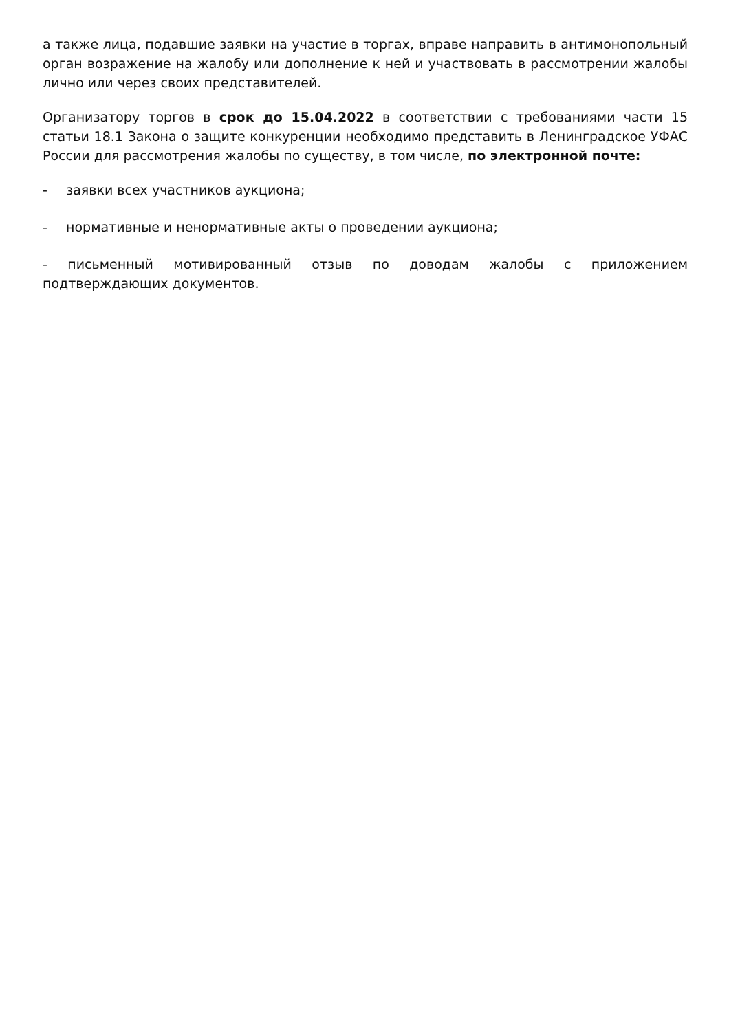а также лица, подавшие заявки на участие в торгах, вправе направить в антимонопольный орган возражение на жалобу или дополнение к ней и участвовать в рассмотрении жалобы лично или через своих представителей.
Организатору торгов в срок до 15.04.2022 в соответствии с требованиями части 15 статьи 18.1 Закона о защите конкуренции необходимо представить в Ленинградское УФАС России для рассмотрения жалобы по существу, в том числе, по электронной почте:
- заявки всех участников аукциона;
- нормативные и ненормативные акты о проведении аукциона;
- письменный мотивированный отзыв по доводам жалобы с приложением подтверждающих документов.